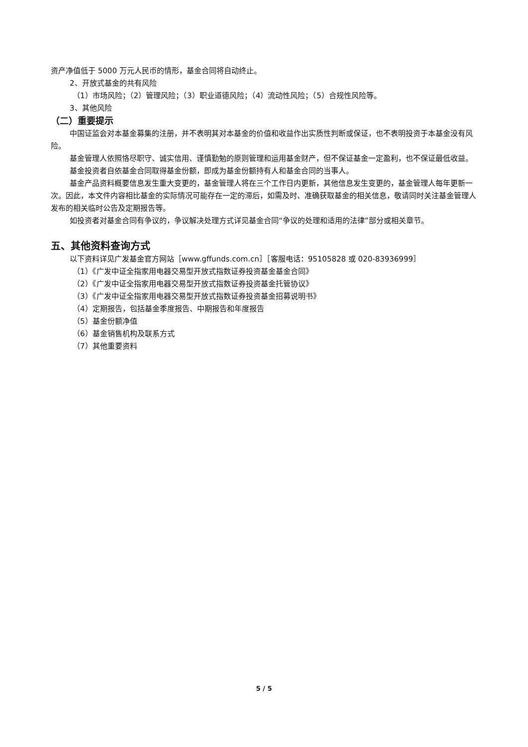资产净值低于 5000 万元人民币的情形，基金合同将自动终止。
2、开放式基金的共有风险
（1）市场风险；（2）管理风险；（3）职业道德风险；（4）流动性风险；（5）合规性风险等。
3、其他风险
（二）重要提示
中国证监会对本基金募集的注册，并不表明其对本基金的价值和收益作出实质性判断或保证，也不表明投资于本基金没有风险。
基金管理人依照恪尽职守、诚实信用、谨慎勤勉的原则管理和运用基金财产，但不保证基金一定盈利，也不保证最低收益。
基金投资者自依基金合同取得基金份额，即成为基金份额持有人和基金合同的当事人。
基金产品资料概要信息发生重大变更的，基金管理人将在三个工作日内更新，其他信息发生变更的，基金管理人每年更新一次。因此，本文件内容相比基金的实际情况可能存在一定的滞后，如需及时、准确获取基金的相关信息，敬请同时关注基金管理人发布的相关临时公告及定期报告等。
如投资者对基金合同有争议的，争议解决处理方式详见基金合同“争议的处理和适用的法律”部分或相关章节。
五、其他资料查询方式
以下资料详见广发基金官方网站［www.gffunds.com.cn］［客服电话：95105828 或 020-83936999］
（1）《广发中证全指家用电器交易型开放式指数证券投资基金基金合同》
（2）《广发中证全指家用电器交易型开放式指数证券投资基金托管协议》
（3）《广发中证全指家用电器交易型开放式指数证券投资基金招募说明书》
（4）定期报告，包括基金季度报告、中期报告和年度报告
（5）基金份额净值
（6）基金销售机构及联系方式
（7）其他重要资料
5 / 5